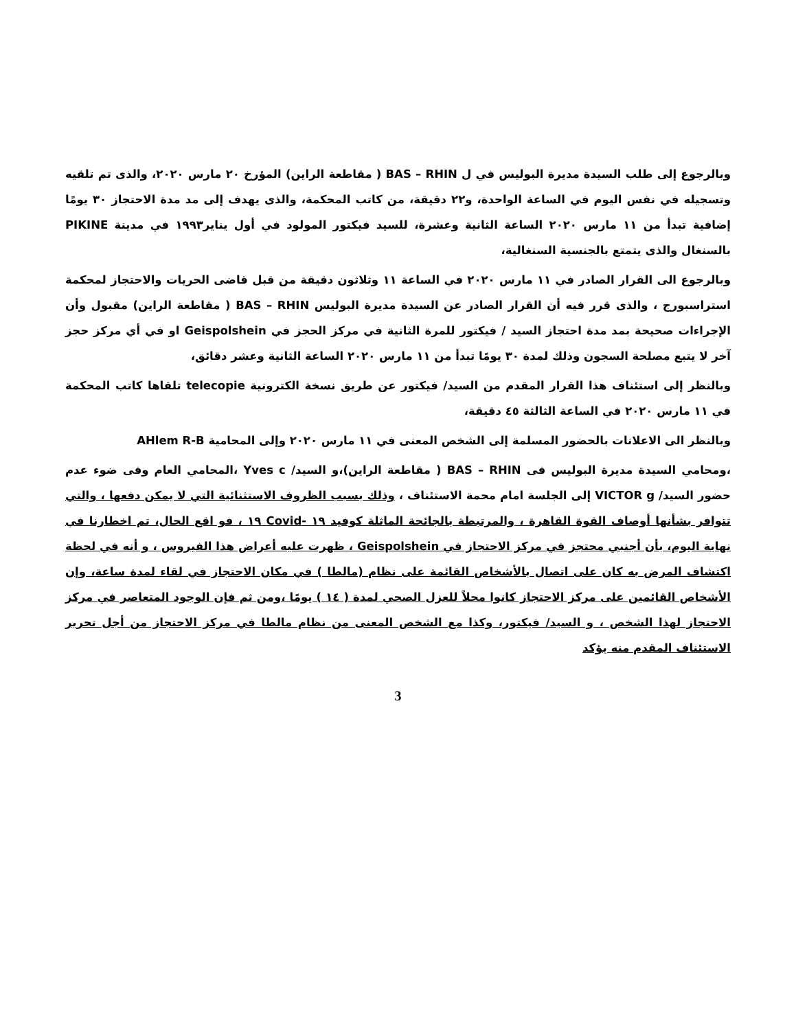وبالرجوع إلى طلب السيدة مديرة البوليس في ل BAS – RHIN ( مقاطعة الراين) المؤرخ ٢٠ مارس ٢٠٢٠، والذى تم تلقيه وتسجيله في نفس اليوم في الساعة الواحدة، و٢٢ دقيقة، من كاتب المحكمة، والذى يهدف إلى مد مدة الاحتجاز ٣٠ يومًا إضافية تبدأ من ١١ مارس ٢٠٢٠ الساعة الثانية وعشرة، للسيد فيكتور المولود في أول يناير١٩٩٣ في مدينة PIKINE بالسنغال والذى يتمتع بالجنسية السنغالية،
وبالرجوع الى القرار الصادر في ١١ مارس ٢٠٢٠ في الساعة ١١ وثلاثون دقيقة من قبل قاضى الحريات والاحتجاز لمحكمة استراسبورج ، والذى قرر فيه أن القرار الصادر عن السيدة مديرة البوليس BAS – RHIN ( مقاطعة الراين) مقبول وأن الإجراءات صحيحة بمد مدة احتجاز السيد / فيكتور للمرة الثانية في مركز الحجز في Geispolshein او في أي مركز حجز آخر لا يتبع مصلحة السجون وذلك لمدة ٣٠ يومًا تبدأ من ١١ مارس ٢٠٢٠ الساعة الثانية وعشر دقائق،
وبالنظر إلى استئناف هذا القرار المقدم من السيد/ فيكتور عن طريق نسخة الكترونية telecopie تلقاها كاتب المحكمة في ١١ مارس ٢٠٢٠ في الساعة الثالثة ٤٥ دقيقة،
وبالنظر الى الاعلانات بالحضور المسلمة إلى الشخص المعنى في ١١ مارس ٢٠٢٠ وإلى المحامية AHlem R-B
،ومحامي السيدة مديرة البوليس فى BAS – RHIN ( مقاطعة الراين)،و السيد/ Yves c ،المحامي العام وفى ضوء عدم حضور السيد/ VICTOR g إلى الجلسة امام محمة الاستئناف ، وذلك بسبب الظروف الاستثنائية التي لا يمكن دفعها ، والتي تتوافر بشأنها أوصاف القوة القاهرة ، والمرتبطة بالجائحة الماثلة كوفيد ١٩ -Covid ١٩ ، فو اقع الحال، تم اخطارنا في نهاية اليوم، بأن أجنبي محتجز في مركز الاحتجاز في Geispolshein ، ظهرت عليه أعراض هذا الفيروس ، و أنه في لحظة اكتشاف المرض به كان على اتصال بالأشخاص القائمة على نظام (مالطا ) في مكان الاحتجاز في لقاء لمدة ساعة، وإن الأشخاص القائمين على مركز الاحتجاز كانوا محلاً للعزل الصحي لمدة ( ١٤ ) يومًا ،ومن ثم فإن الوجود المتعاصر في مركز الاحتجاز لهذا الشخص ، و السيد/ فيكتور، وكذا مع الشخص المعنى من نظام مالطا في مركز الاحتجاز من أجل تحرير الاستئناف المقدم منه يؤكد
3